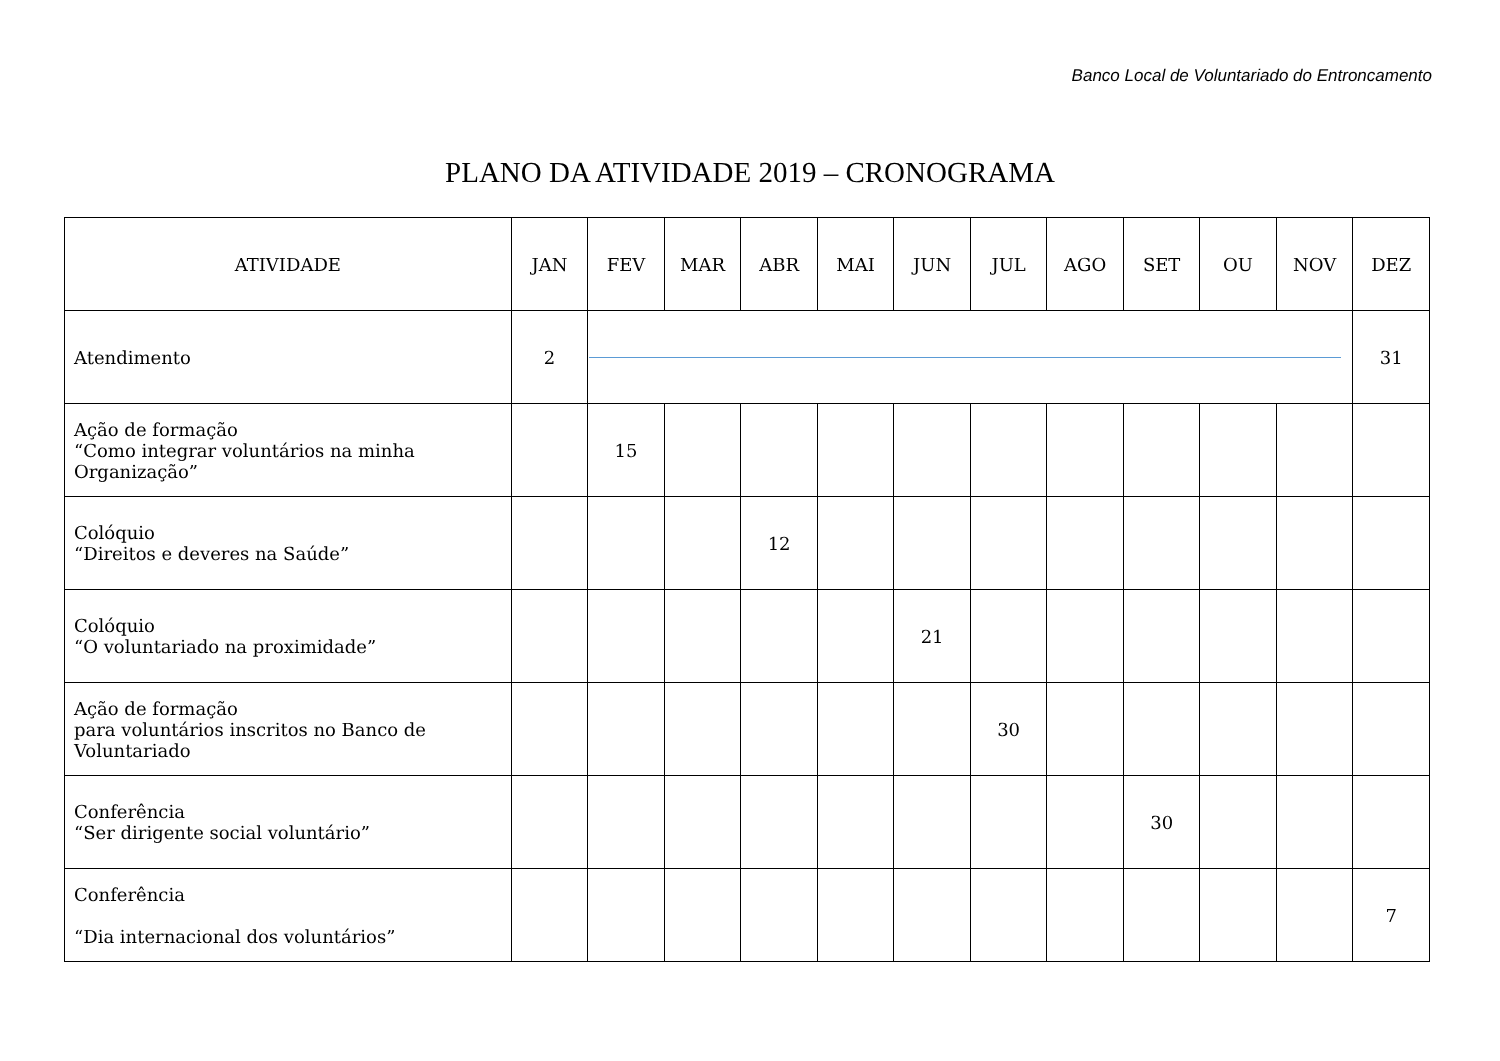Banco Local de Voluntariado do Entroncamento
PLANO DA ATIVIDADE 2019 – CRONOGRAMA
| ATIVIDADE | JAN | FEV | MAR | ABR | MAI | JUN | JUL | AGO | SET | OU | NOV | DEZ |
| --- | --- | --- | --- | --- | --- | --- | --- | --- | --- | --- | --- | --- |
| Atendimento | 2 | | | | | | | | | | | 31 |
| Ação de formação “Como integrar voluntários na minha Organização” | | 15 | | | | | | | | | | |
| Colóquio “Direitos e deveres na Saúde” | | | | 12 | | | | | | | | |
| Colóquio “O voluntariado na proximidade” | | | | | | 21 | | | | | | |
| Ação de formação para voluntários inscritos no Banco de Voluntariado | | | | | | | 30 | | | | | |
| Conferência “Ser dirigente social voluntário” | | | | | | | | | 30 | | | |
| Conferência “Dia internacional dos voluntários” | | | | | | | | | | | | 7 |